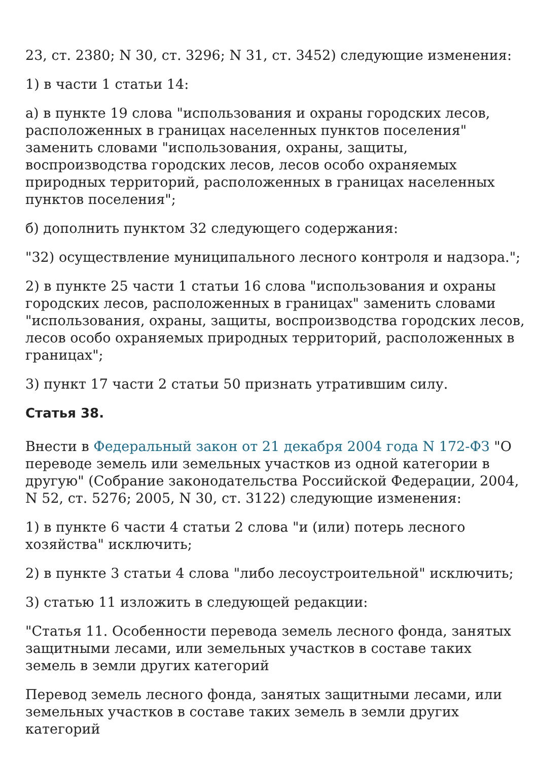23, ст. 2380; N 30, ст. 3296; N 31, ст. 3452) следующие изменения:
1) в части 1 статьи 14:
а) в пункте 19 слова "использования и охраны городских лесов, расположенных в границах населенных пунктов поселения" заменить словами "использования, охраны, защиты, воспроизводства городских лесов, лесов особо охраняемых природных территорий, расположенных в границах населенных пунктов поселения";
б) дополнить пунктом 32 следующего содержания:
"32) осуществление муниципального лесного контроля и надзора.";
2) в пункте 25 части 1 статьи 16 слова "использования и охраны городских лесов, расположенных в границах" заменить словами "использования, охраны, защиты, воспроизводства городских лесов, лесов особо охраняемых природных территорий, расположенных в границах";
3) пункт 17 части 2 статьи 50 признать утратившим силу.
Статья 38.
Внести в Федеральный закон от 21 декабря 2004 года N 172-ФЗ "О переводе земель или земельных участков из одной категории в другую" (Собрание законодательства Российской Федерации, 2004, N 52, ст. 5276; 2005, N 30, ст. 3122) следующие изменения:
1) в пункте 6 части 4 статьи 2 слова "и (или) потерь лесного хозяйства" исключить;
2) в пункте 3 статьи 4 слова "либо лесоустроительной" исключить;
3) статью 11 изложить в следующей редакции:
"Статья 11. Особенности перевода земель лесного фонда, занятых защитными лесами, или земельных участков в составе таких земель в земли других категорий
Перевод земель лесного фонда, занятых защитными лесами, или земельных участков в составе таких земель в земли других категорий